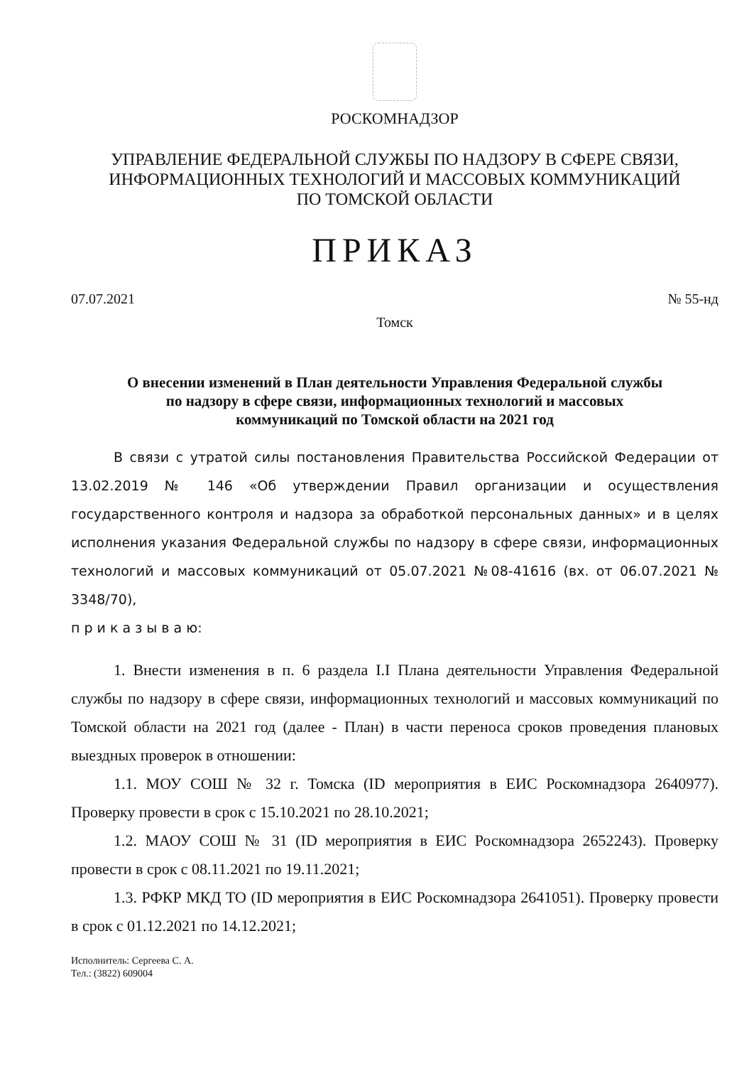РОСКОМНАДЗОР
УПРАВЛЕНИЕ ФЕДЕРАЛЬНОЙ СЛУЖБЫ ПО НАДЗОРУ В СФЕРЕ СВЯЗИ,
ИНФОРМАЦИОННЫХ ТЕХНОЛОГИЙ И МАССОВЫХ КОММУНИКАЦИЙ
ПО ТОМСКОЙ ОБЛАСТИ
ПРИКАЗ
07.07.2021 № 55-нд
Томск
О внесении изменений в План деятельности Управления Федеральной службы
по надзору в сфере связи, информационных технологий и массовых
коммуникаций по Томской области на 2021 год
В связи с утратой силы постановления Правительства Российской Федерации от 13.02.2019 № 146 «Об утверждении Правил организации и осуществления государственного контроля и надзора за обработкой персональных данных» и в целях исполнения указания Федеральной службы по надзору в сфере связи, информационных технологий и массовых коммуникаций от 05.07.2021 №08-41616 (вх. от 06.07.2021 № 3348/70),
п р и к а з ы в а ю:
1. Внести изменения в п. 6 раздела I.I Плана деятельности Управления Федеральной службы по надзору в сфере связи, информационных технологий и массовых коммуникаций по Томской области на 2021 год (далее - План) в части переноса сроков проведения плановых выездных проверок в отношении:
1.1. МОУ СОШ № 32 г. Томска (ID мероприятия в ЕИС Роскомнадзора 2640977). Проверку провести в срок с 15.10.2021 по 28.10.2021;
1.2. МАОУ СОШ № 31 (ID мероприятия в ЕИС Роскомнадзора 2652243). Проверку провести в срок с 08.11.2021 по 19.11.2021;
1.3. РФКР МКД ТО (ID мероприятия в ЕИС Роскомнадзора 2641051). Проверку провести в срок с 01.12.2021 по 14.12.2021;
Исполнитель: Сергеева С. А.
Тел.: (3822) 609004